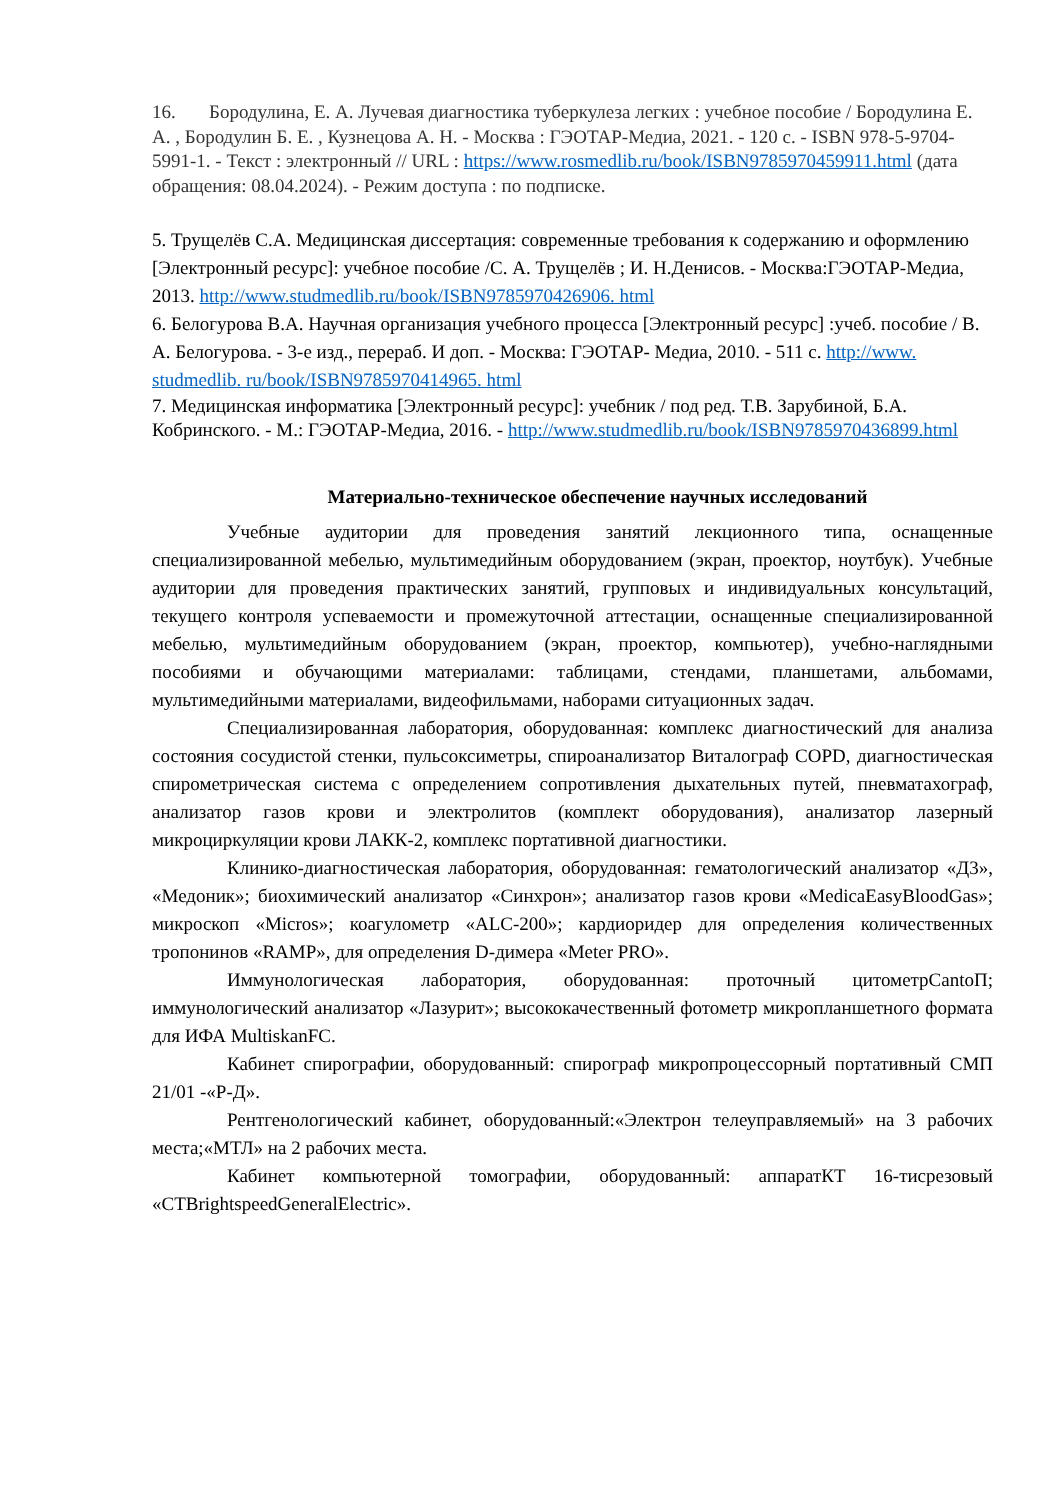16. Бородулина, Е. А. Лучевая диагностика туберкулеза легких : учебное пособие / Бородулина Е. А. , Бородулин Б. Е. , Кузнецова А. Н. - Москва : ГЭОТАР-Медиа, 2021. - 120 с. - ISBN 978-5-9704-5991-1. - Текст : электронный // URL : https://www.rosmedlib.ru/book/ISBN9785970459911.html (дата обращения: 08.04.2024). - Режим доступа : по подписке.
5. Трущелёв С.А. Медицинская диссертация: современные требования к содержанию и оформлению [Электронный ресурс]: учебное пособие /С. А. Трущелёв ; И. Н.Денисов. - Москва:ГЭОТАР-Медиа, 2013. http://www.studmedlib.ru/book/ISBN9785970426906. html
6. Белогурова В.А. Научная организация учебного процесса [Электронный ресурс] :учеб. пособие / В. А. Белогурова. - 3-е изд., перераб. И доп. - Москва: ГЭОТАР- Медиа, 2010. - 511 с. http://www. studmedlib. ru/book/ISBN9785970414965. html
7. Медицинская информатика [Электронный ресурс]: учебник / под ред. Т.В. Зарубиной, Б.А. Кобринского. - М.: ГЭОТАР-Медиа, 2016. - http://www.studmedlib.ru/book/ISBN9785970436899.html
Материально-техническое обеспечение научных исследований
Учебные аудитории для проведения занятий лекционного типа, оснащенные специализированной мебелью, мультимедийным оборудованием (экран, проектор, ноутбук). Учебные аудитории для проведения практических занятий, групповых и индивидуальных консультаций, текущего контроля успеваемости и промежуточной аттестации, оснащенные специализированной мебелью, мультимедийным оборудованием (экран, проектор, компьютер), учебно-наглядными пособиями и обучающими материалами: таблицами, стендами, планшетами, альбомами, мультимедийными материалами, видеофильмами, наборами ситуационных задач.
Специализированная лаборатория, оборудованная: комплекс диагностический для анализа состояния сосудистой стенки, пульсоксиметры, спироанализатор Виталограф COPD, диагностическая спирометрическая система с определением сопротивления дыхательных путей, пневматахограф, анализатор газов крови и электролитов (комплект оборудования), анализатор лазерный микроциркуляции крови ЛАКК-2, комплекс портативной диагностики.
Клинико-диагностическая лаборатория, оборудованная: гематологический анализатор «Д3», «Медоник»; биохимический анализатор «Синхрон»; анализатор газов крови «MedicaEasyBloodGas»; микроскоп «Micros»; коагулометр «ALC-200»; кардиоридер для определения количественных тропонинов «RAMP», для определения D-димера «Meter PRO».
Иммунологическая лаборатория, оборудованная: проточный цитометрCantoП; иммунологический анализатор «Лазурит»; высококачественный фотометр микропланшетного формата для ИФА MultiskanFC.
Кабинет спирографии, оборудованный: спирограф микропроцессорный портативный СМП 21/01 -«Р-Д».
Рентгенологический кабинет, оборудованный:«Электрон телеуправляемый» на 3 рабочих места;«МТЛ» на 2 рабочих места.
Кабинет компьютерной томографии, оборудованный: аппаратКТ 16-тисрезовый «CTBrightspeedGeneralElectric».